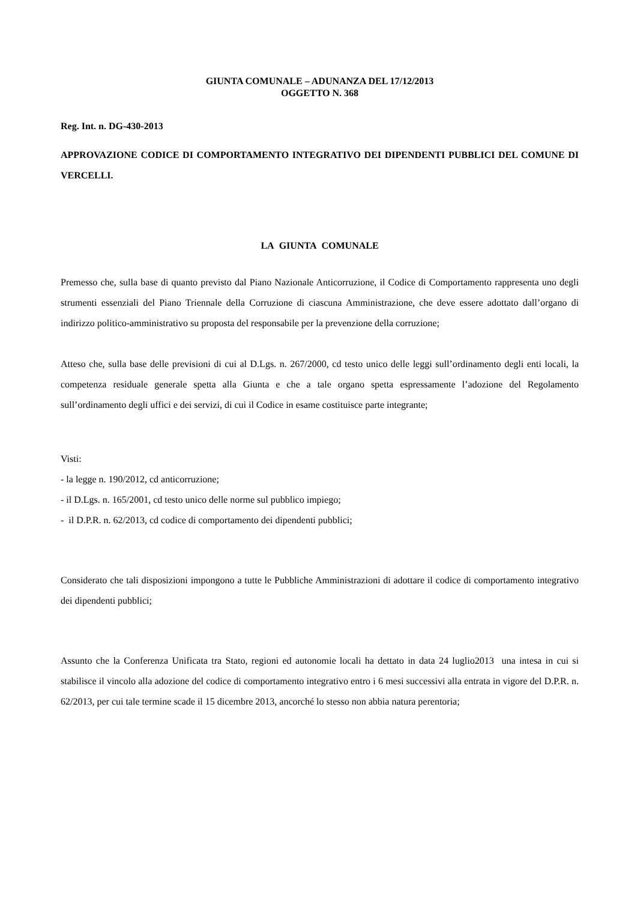GIUNTA COMUNALE – ADUNANZA DEL 17/12/2013
OGGETTO N. 368
Reg. Int. n. DG-430-2013
APPROVAZIONE CODICE DI COMPORTAMENTO INTEGRATIVO DEI DIPENDENTI PUBBLICI DEL COMUNE DI VERCELLI.
LA GIUNTA COMUNALE
Premesso che, sulla base di quanto previsto dal Piano Nazionale Anticorruzione, il Codice di Comportamento rappresenta uno degli strumenti essenziali del Piano Triennale della Corruzione di ciascuna Amministrazione, che deve essere adottato dall’organo di indirizzo politico-amministrativo su proposta del responsabile per la prevenzione della corruzione;
Atteso che, sulla base delle previsioni di cui al D.Lgs. n. 267/2000, cd testo unico delle leggi sull’ordinamento degli enti locali, la competenza residuale generale spetta alla Giunta e che a tale organo spetta espressamente l’adozione del Regolamento sull’ordinamento degli uffici e dei servizi, di cui il Codice in esame costituisce parte integrante;
Visti:
- la legge n. 190/2012, cd anticorruzione;
- il D.Lgs. n. 165/2001, cd testo unico delle norme sul pubblico impiego;
- il D.P.R. n. 62/2013, cd codice di comportamento dei dipendenti pubblici;
Considerato che tali disposizioni impongono a tutte le Pubbliche Amministrazioni di adottare il codice di comportamento integrativo dei dipendenti pubblici;
Assunto che la Conferenza Unificata tra Stato, regioni ed autonomie locali ha dettato in data 24 luglio2013 una intesa in cui si stabilisce il vincolo alla adozione del codice di comportamento integrativo entro i 6 mesi successivi alla entrata in vigore del D.P.R. n. 62/2013, per cui tale termine scade il 15 dicembre 2013, ancorché lo stesso non abbia natura perentoria;